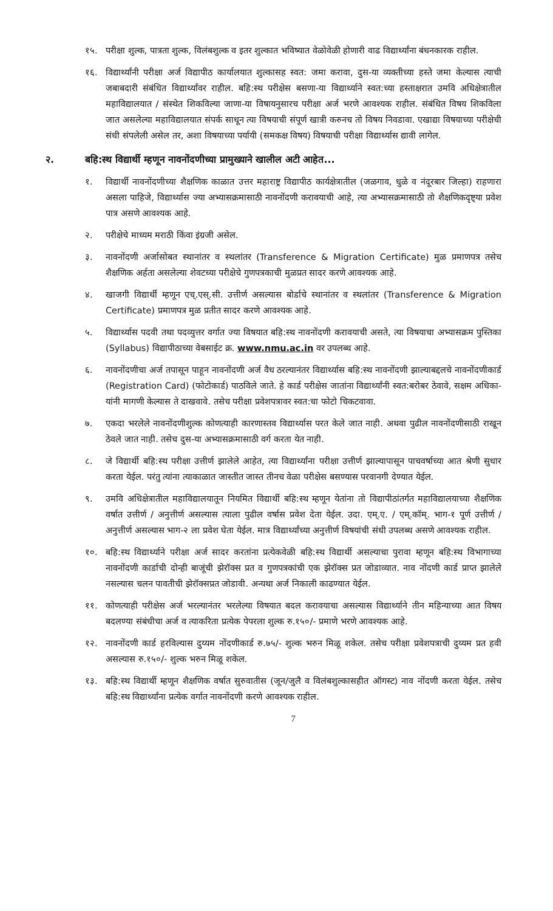१५. परीक्षा शुल्क, पात्रता शुल्क, विलंबशुल्क व इतर शुल्कात भविष्यात वेळोवेळी होणारी वाढ विद्यार्थ्यांना बंधनकारक राहील.
१६. विद्यार्थ्यांनी परीक्षा अर्ज विद्यापीठ कार्यालयात शुल्कासह स्वत: जमा करावा, दुस-या व्यक्तीच्या हस्ते जमा केल्यास त्याची जबाबदारी संबंधित विद्यार्थ्यांवर राहील. बहि:स्थ परीक्षेस बसणा-या विद्यार्थ्याने स्वत:च्या हस्ताक्षरात उमवि अधिक्षेत्रातील महाविद्यालयात / संस्थेत शिकविल्या जाणा-या विषायनुसारच परीक्षा अर्ज भरणे आवश्यक राहील. संबंधित विषय शिकविला जात असलेल्या महाविद्यालयात संपर्क साधून त्या विषयाची संपूर्ण खात्री करुनच तो विषय निवडावा. एखाद्या विषयाच्या परीक्षेची संधी संपलेली असेल तर, अशा विषयाच्या पर्यायी (समकक्ष विषय) विषयाची परीक्षा विद्यार्थ्यास द्यावी लागेल.
२. बहि:स्थ विद्यार्थी म्हणून नावनोंदणीच्या प्रामुख्याने खालील अटी आहेत...
१. विद्यार्थी नावनोंदणीच्या शैक्षणिक काळात उत्तर महाराष्ट्र विद्यापीठ कार्यक्षेत्रातील (जळगाव, धुळे व नंदूरबार जिल्हा) राहणारा असला पाहिजे, विद्यार्थ्यास ज्या अभ्यासक्रमासाठी नावनोंदणी करावयाची आहे, त्या अभ्यासक्रमासाठी तो शैक्षणिकदृष्ट्या प्रवेश पात्र असणे आवश्यक आहे.
२. परीक्षेचे माध्यम मराठी किंवा इंग्रजी असेल.
३. नावनोंदणी अर्जासोबत स्थानांतर व स्थलांतर (Transference & Migration Certificate) मुळ प्रमाणपत्र तसेच शैक्षणिक अर्हता असलेल्या शेवटच्या परीक्षेचे गुणपत्रकाची मुळप्रत सादर करणे आवश्यक आहे.
४. खाजगी विद्यार्थी म्हणून एच्.एस्.सी. उत्तीर्ण असल्यास बोर्डाचे स्थानांतर व स्थलांतर (Transference & Migration Certificate) प्रमाणपत्र मुळ प्रतीत सादर करणे आवश्यक आहे.
५. विद्यार्थ्यास पदवी तथा पदव्युत्तर वर्गात ज्या विषयात बहि:स्थ नावनोंदणी करावयाची असते, त्या विषयाचा अभ्यासक्रम पुस्तिका (Syllabus) विद्यापीठाच्या वेबसाईट क्र. www.nmu.ac.in वर उपलब्ध आहे.
६. नावनोंदणीचा अर्ज तपासून पाहून नावनोंदणी अर्ज वैध ठरल्यानंतर विद्यार्थ्यास बहि:स्थ नावनोंदणी झाल्याबद्दलचे नावनोंदणीकार्ड (Registration Card) (फोटोकार्ड) पाठविले जाते. हे कार्ड परीक्षेस जातांना विद्यार्थ्यांनी स्वत:बरोबर ठेवावे, सक्षम अधिका-यांनी मागणी केल्यास ते दाखवावे. तसेच परीक्षा प्रवेशपत्रावर स्वत:चा फोटो चिकटवावा.
७. एकदा भरलेले नावनोंदणीशुल्क कोणत्याही कारणास्तव विद्यार्थ्यास परत केले जात नाही. अथवा पुढील नावनोंदणीसाठी राखून ठेवले जात नाही. तसेच दुस-या अभ्यासक्रमासाठी वर्ग करता येत नाही.
८. जे विद्यार्थी बहि:स्थ परीक्षा उत्तीर्ण झालेले आहेत, त्या विद्यार्थ्यांना परीक्षा उत्तीर्ण झाल्यापासून पाचवर्षाच्या आत श्रेणी सुधार करता येईल. परंतु त्यांना त्याकाळात जास्तीत जास्त तीनच वेळा परीक्षेस बसण्यास परवानगी देण्यात येईल.
९. उमवि अधिक्षेत्रातील महाविद्यालयातून नियमित विद्यार्थी बहि:स्थ म्हणून येतांना तो विद्यापीठांतर्गत महाविद्यालयाच्या शैक्षणिक वर्षात उत्तीर्ण / अनुत्तीर्ण असल्यास त्याला पुढील वर्षास प्रवेश देता येईल. उदा. एम्.ए. / एम्.कॉम्. भाग-१ पूर्ण उत्तीर्ण / अनुत्तीर्ण असल्यास भाग-२ ला प्रवेश घेता येईल. मात्र विद्यार्थ्यांच्या अनुत्तीर्ण विषयांची संधी उपलब्ध असणे आवश्यक राहील.
१०. बहि:स्थ विद्यार्थ्याने परीक्षा अर्ज सादर करतांना प्रत्येकवेळी बहि:स्थ विद्यार्थी असल्याचा पुरावा म्हणून बहि:स्थ विभागाच्या नावनोंदणी कार्डाची दोन्ही बाजूंची झेरॉक्स प्रत व गुणपत्रकांची एक झेरॉक्स प्रत जोडाव्यात. नाव नोंदणी कार्ड प्राप्त झालेले नसल्यास चलन पावतीची झेरॉक्सप्रत जोडावी. अन्यथा अर्ज निकाली काढण्यात येईल.
११. कोणत्याही परीक्षेस अर्ज भरल्यानंतर भरलेल्या विषयात बदल करावयाचा असल्यास विद्यार्थ्याने तीन महिन्याच्या आत विषय बदलण्या संबंधीचा अर्ज व त्याकरिता प्रत्येक पेपरला शुल्क रु.१५०/- प्रमाणे भरणे आवश्यक आहे.
१२. नावनोंदणी कार्ड हरविल्यास दुय्यम नोंदणीकार्ड रु.७५/- शुल्क भरुन मिळू शकेल. तसेच परीक्षा प्रवेशपत्राची दुय्यम प्रत हवी असल्यास रु.१५०/- शुल्क भरुन मिळू शकेल.
१३. बहि:स्थ विद्यार्थी म्हणून शैक्षणिक वर्षात सुरुवातीस (जून/जुलै व विलंबशुल्कासहीत ऑगस्ट) नाव नोंदणी करता येईल. तसेच बहि:स्थ विद्यार्थ्यांना प्रत्येक वर्गात नावनोंदणी करणे आवश्यक राहील.
7